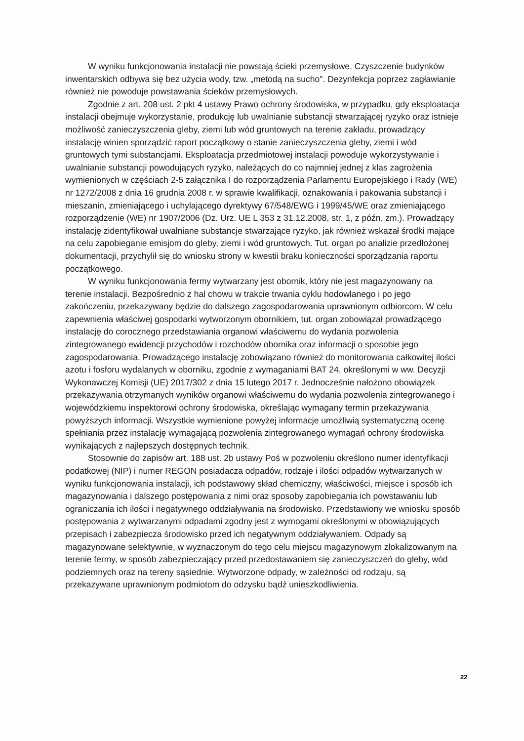W wyniku funkcjonowania instalacji nie powstają ścieki przemysłowe. Czyszczenie budynków inwentarskich odbywa się bez użycia wody, tzw. „metodą na sucho". Dezynfekcja poprzez zagławianie również nie powoduje powstawania ścieków przemysłowych.
Zgodnie z art. 208 ust. 2 pkt 4 ustawy Prawo ochrony środowiska, w przypadku, gdy eksploatacja instalacji obejmuje wykorzystanie, produkcję lub uwalnianie substancji stwarzającej ryzyko oraz istnieje możliwość zanieczyszczenia gleby, ziemi lub wód gruntowych na terenie zakładu, prowadzący instalację winien sporządzić raport początkowy o stanie zanieczyszczenia gleby, ziemi i wód gruntowych tymi substancjami. Eksploatacja przedmiotowej instalacji powoduje wykorzystywanie i uwalnianie substancji powodujących ryzyko, należących do co najmniej jednej z klas zagrożenia wymienionych w częściach 2-5 załącznika I do rozporządzenia Parlamentu Europejskiego i Rady (WE) nr 1272/2008 z dnia 16 grudnia 2008 r. w sprawie kwalifikacji, oznakowania i pakowania substancji i mieszanin, zmieniającego i uchylającego dyrektywy 67/548/EWG i 1999/45/WE oraz zmieniającego rozporządzenie (WE) nr 1907/2006 (Dz. Urz. UE L 353 z 31.12.2008, str. 1, z późn. zm.). Prowadzący instalację zidentyfikował uwalniane substancje stwarzające ryzyko, jak również wskazał środki mające na celu zapobieganie emisjom do gleby, ziemi i wód gruntowych. Tut. organ po analizie przedłożonej dokumentacji, przychylił się do wniosku strony w kwestii braku konieczności sporządzania raportu początkowego.
W wyniku funkcjonowania fermy wytwarzany jest obornik, który nie jest magazynowany na terenie instalacji. Bezpośrednio z hal chowu w trakcie trwania cyklu hodowlanego i po jego zakończeniu, przekazywany będzie do dalszego zagospodarowania uprawnionym odbiorcom. W celu zapewnienia właściwej gospodarki wytworzonym obornikiem, tut. organ zobowiązał prowadzącego instalację do corocznego przedstawiania organowi właściwemu do wydania pozwolenia zintegrowanego ewidencji przychodów i rozchodów obornika oraz informacji o sposobie jego zagospodarowania. Prowadzącego instalację zobowiązano również do monitorowania całkowitej ilości azotu i fosforu wydalanych w oborniku, zgodnie z wymaganiami BAT 24, określonymi w ww. Decyzji Wykonawczej Komisji (UE) 2017/302 z dnia 15 lutego 2017 r. Jednocześnie nałożono obowiązek przekazywania otrzymanych wyników organowi właściwemu do wydania pozwolenia zintegrowanego i wojewódzkiemu inspektorowi ochrony środowiska, określając wymagany termin przekazywania powyższych informacji. Wszystkie wymienione powyżej informacje umożliwią systematyczną ocenę spełniania przez instalację wymagającą pozwolenia zintegrowanego wymagań ochrony środowiska wynikających z najlepszych dostępnych technik.
Stosownie do zapisów art. 188 ust. 2b ustawy Poś w pozwoleniu określono numer identyfikacji podatkowej (NIP) i numer REGON posiadacza odpadów, rodzaje i ilości odpadów wytwarzanych w wyniku funkcjonowania instalacji, ich podstawowy skład chemiczny, właściwości, miejsce i sposób ich magazynowania i dalszego postępowania z nimi oraz sposoby zapobiegania ich powstawaniu lub ograniczania ich ilości i negatywnego oddziaływania na środowisko. Przedstawiony we wniosku sposób postępowania z wytwarzanymi odpadami zgodny jest z wymogami określonymi w obowiązujących przepisach i zabezpiecza środowisko przed ich negatywnym oddziaływaniem. Odpady są magazynowane selektywnie, w wyznaczonym do tego celu miejscu magazynowym zlokalizowanym na terenie fermy, w sposób zabezpieczający przed przedostawaniem się zanieczyszczeń do gleby, wód podziemnych oraz na tereny sąsiednie. Wytworzone odpady, w zależności od rodzaju, są przekazywane uprawnionym podmiotom do odzysku bądź unieszkodliwienia.
22